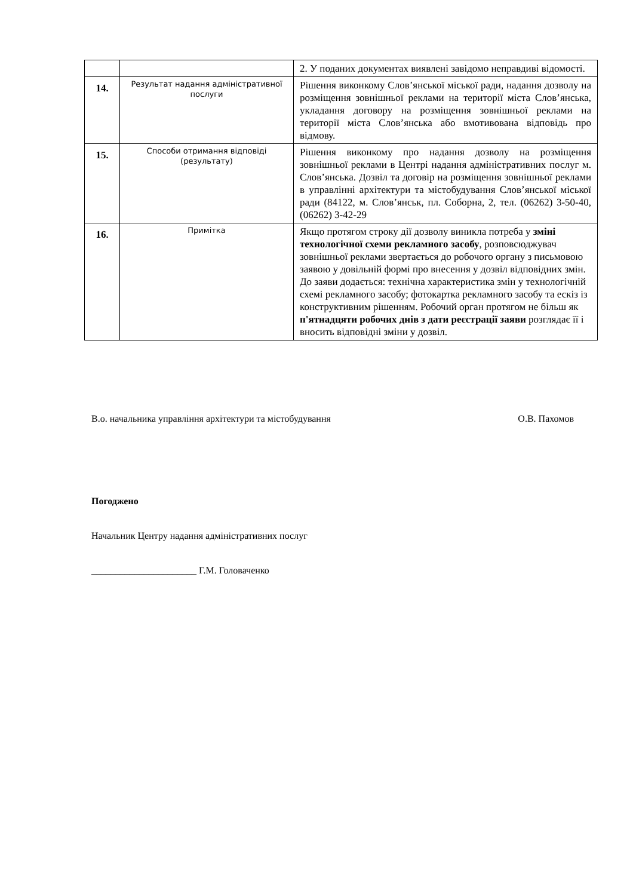| | | 2. У поданих документах виявлені завідомо неправдиві відомості. |
| 14. | Результат надання адміністративної послуги | Рішення виконкому Слов’янської міської ради, надання дозволу на розміщення зовнішньої реклами на території міста Слов’янська, укладання договору на розміщення зовнішньої реклами на території міста Слов’янська або вмотивована відповідь про відмову. |
| 15. | Способи отримання відповіді (результату) | Рішення виконкому про надання дозволу на розміщення зовнішньої реклами в Центрі надання адміністративних послуг м. Слов’янська. Дозвіл та договір на розміщення зовнішньої реклами в управлінні архітектури та містобудування Слов’янської міської ради (84122, м. Слов’янськ, пл. Соборна, 2, тел. (06262) 3-50-40, (06262) 3-42-29 |
| 16. | Примітка | Якщо протягом строку дії дозволу виникла потреба у зміні технологічної схеми рекламного засобу , розповсюджувач зовнішньої реклами звертається до робочого органу з письмовою заявою у довільній формі про внесення у дозвіл відповідних змін. До заяви додається: технічна характеристика змін у технологічній схемі рекламного засобу; фотокартка рекламного засобу та ескіз із конструктивним рішенням. Робочий орган протягом не більш як п'ятнадцяти робочих днів з дати реєстрації заяви розглядає її і вносить відповідні зміни у дозвіл. |
В.о. начальника управління архітектури та містобудування О.В. Пахомов
Погоджено
Начальник Центру надання адміністративних послуг
______________________ Г.М. Головаченко